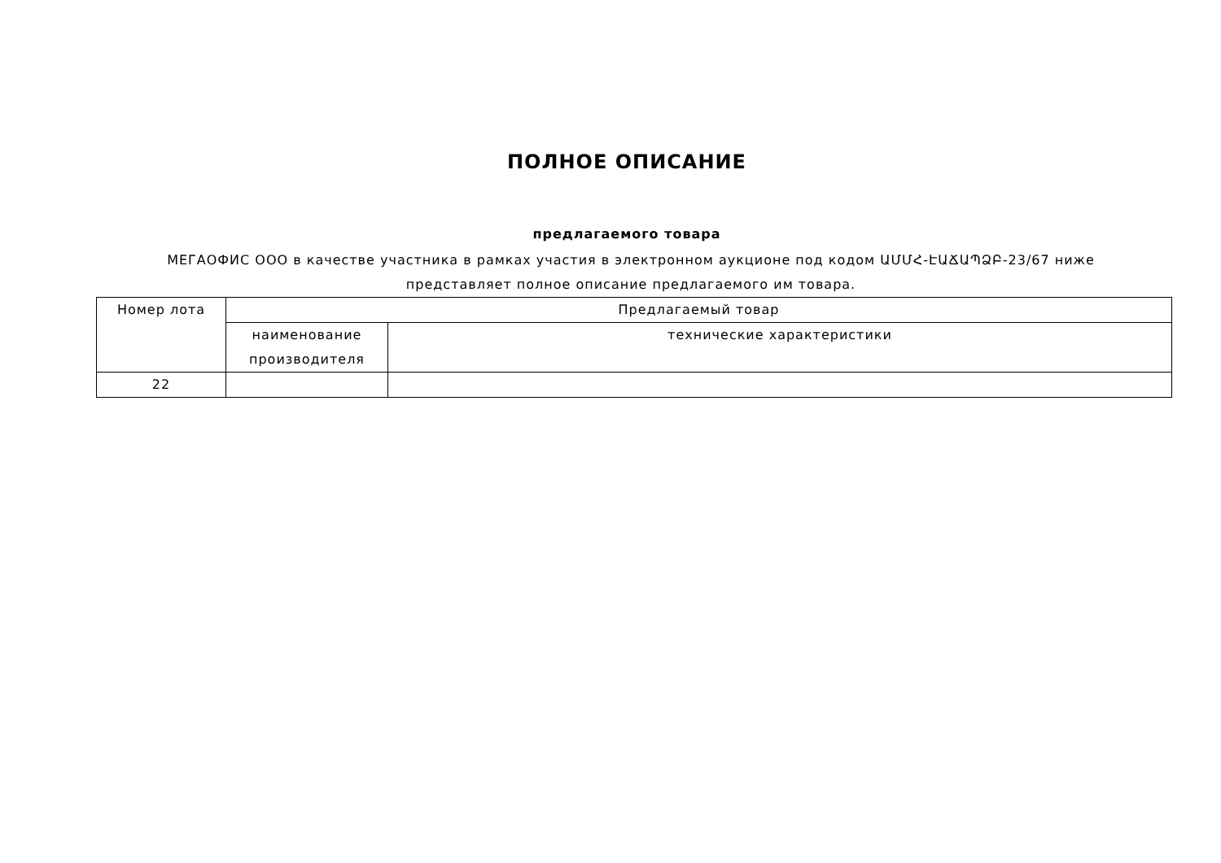ПОЛНОЕ ОПИСАНИЕ
предлагаемого товара
МЕГАОФИС ООО в качестве участника в рамках участия в электронном аукционе под кодом ԱՄՄՀ-ԷԱՃԱՊՁԲ-23/67 ниже представляет полное описание предлагаемого им товара.
| Номер лота | Предлагаемый товар | |
| --- | --- | --- |
| | наименование производителя | технические характеристики |
| 22 | | |